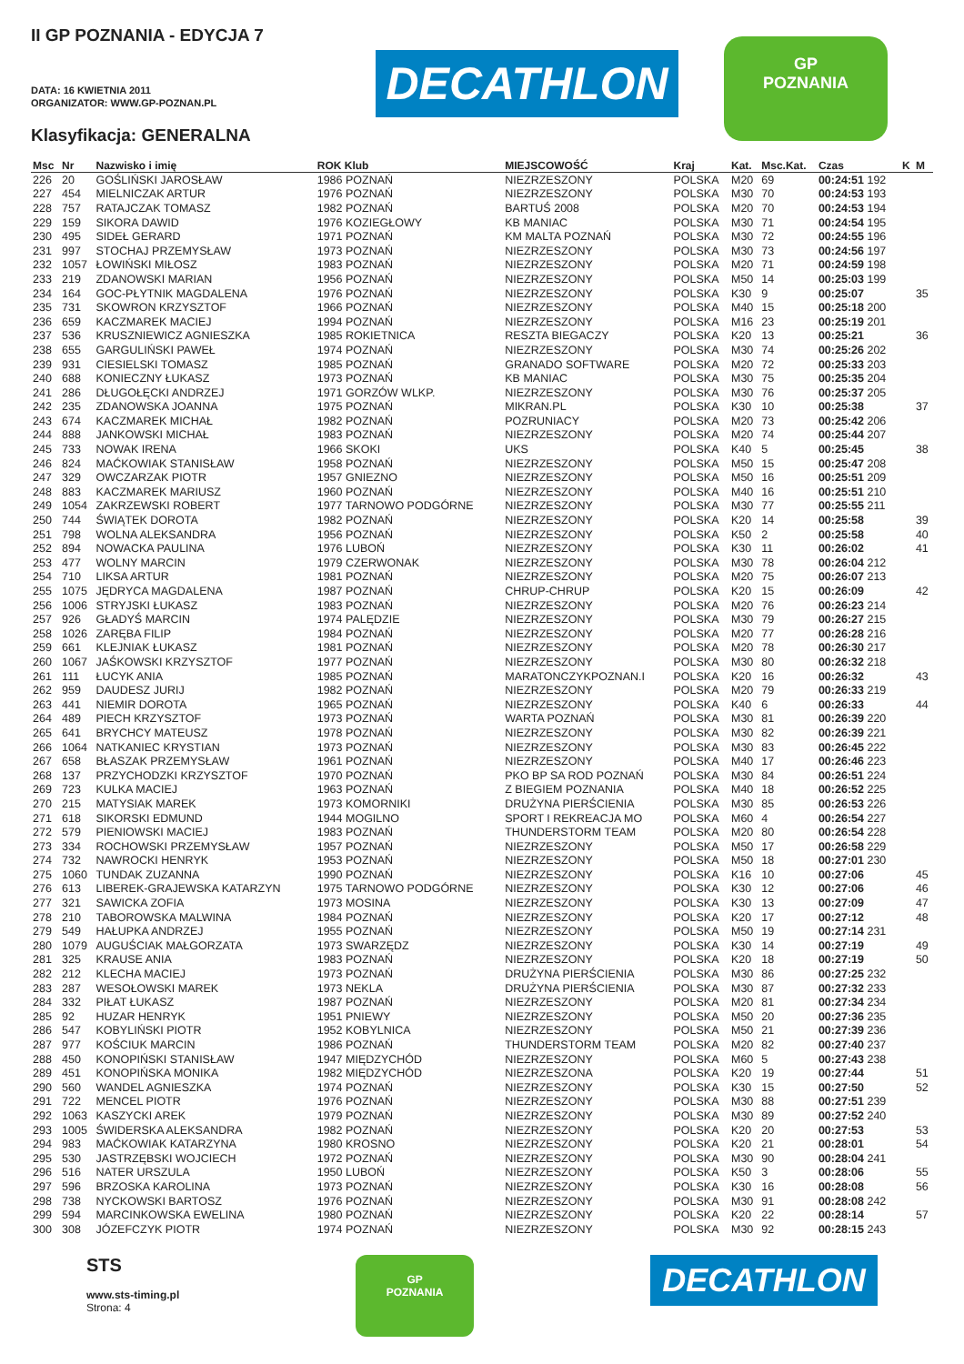II GP POZNANIA - EDYCJA 7
DATA: 16 KWIETNIA 2011
ORGANIZATOR: WWW.GP-POZNAN.PL
Klasyfikacja: GENERALNA
DECATHLON
GP
POZNANIA
| Msc | Nr | Nazwisko i imię | ROK Klub | MIEJSCOWOŚĆ | Kraj | Kat. | Msc.Kat. | Czas | K | M |
| --- | --- | --- | --- | --- | --- | --- | --- | --- | --- | --- |
| 226 | 20 | GOŚLIŃSKI JAROSŁAW | 1986 POZNAŃ | NIEZRZESZONY | POLSKA | M20 | 69 | 00:24:51 192 | | |
| 227 | 454 | MIELNICZAK ARTUR | 1976 POZNAŃ | NIEZRZESZONY | POLSKA | M30 | 70 | 00:24:53 193 | | |
| 228 | 757 | RATAJCZAK TOMASZ | 1982 POZNAŃ | BARTUŚ 2008 | POLSKA | M20 | 70 | 00:24:53 194 | | |
| 229 | 159 | SIKORA DAWID | 1976 KOZIEGŁOWY | KB MANIAC | POLSKA | M30 | 71 | 00:24:54 195 | | |
| 230 | 495 | SIDEŁ GERARD | 1971 POZNAŃ | KM MALTA POZNAŃ | POLSKA | M30 | 72 | 00:24:55 196 | | |
| 231 | 997 | STOCHAJ PRZEMYSŁAW | 1973 POZNAŃ | NIEZRZESZONY | POLSKA | M30 | 73 | 00:24:56 197 | | |
| 232 | 1057 | ŁOWIŃSKI MIŁOSZ | 1983 POZNAŃ | NIEZRZESZONY | POLSKA | M20 | 71 | 00:24:59 198 | | |
| 233 | 219 | ZDANOWSKI MARIAN | 1956 POZNAŃ | NIEZRZESZONY | POLSKA | M50 | 14 | 00:25:03 199 | | |
| 234 | 164 | GOC-PŁYTNIK MAGDALENA | 1976 POZNAŃ | NIEZRZESZONY | POLSKA | K30 | 9 | 00:25:07 | | 35 |
| 235 | 731 | SKOWRON KRZYSZTOF | 1966 POZNAŃ | NIEZRZESZONY | POLSKA | M40 | 15 | 00:25:18 200 | | |
| 236 | 659 | KACZMAREK MACIEJ | 1994 POZNAŃ | NIEZRZESZONY | POLSKA | M16 | 23 | 00:25:19 201 | | |
| 237 | 536 | KRUSZNIEWICZ AGNIESZKA | 1985 ROKIETNICA | RESZTA BIEGACZY | POLSKA | K20 | 13 | 00:25:21 | | 36 |
| 238 | 655 | GARGULIŃSKI PAWEŁ | 1974 POZNAŃ | NIEZRZESZONY | POLSKA | M30 | 74 | 00:25:26 202 | | |
| 239 | 931 | CIESIELSKI TOMASZ | 1985 POZNAŃ | GRANADO SOFTWARE | POLSKA | M20 | 72 | 00:25:33 203 | | |
| 240 | 688 | KONIECZNY ŁUKASZ | 1973 POZNAŃ | KB MANIAC | POLSKA | M30 | 75 | 00:25:35 204 | | |
| 241 | 286 | DŁUGOŁĘCKI ANDRZEJ | 1971 GORZÓW WLKP. | NIEZRZESZONY | POLSKA | M30 | 76 | 00:25:37 205 | | |
| 242 | 235 | ZDANOWSKA JOANNA | 1975 POZNAŃ | MIKRAN.PL | POLSKA | K30 | 10 | 00:25:38 | | 37 |
| 243 | 674 | KACZMAREK MICHAŁ | 1982 POZNAŃ | POZRUNIACY | POLSKA | M20 | 73 | 00:25:42 206 | | |
| 244 | 888 | JANKOWSKI MICHAŁ | 1983 POZNAŃ | NIEZRZESZONY | POLSKA | M20 | 74 | 00:25:44 207 | | |
| 245 | 733 | NOWAK IRENA | 1966 SKOKI | UKS | POLSKA | K40 | 5 | 00:25:45 | | 38 |
| 246 | 824 | MAĆKOWIAK STANISŁAW | 1958 POZNAŃ | NIEZRZESZONY | POLSKA | M50 | 15 | 00:25:47 208 | | |
| 247 | 329 | OWCZARZAK PIOTR | 1957 GNIEZNO | NIEZRZESZONY | POLSKA | M50 | 16 | 00:25:51 209 | | |
| 248 | 883 | KACZMAREK MARIUSZ | 1960 POZNAŃ | NIEZRZESZONY | POLSKA | M40 | 16 | 00:25:51 210 | | |
| 249 | 1054 | ZAKRZEWSKI ROBERT | 1977 TARNOWO PODGÓRNE | NIEZRZESZONY | POLSKA | M30 | 77 | 00:25:55 211 | | |
| 250 | 744 | ŚWIĄTEK DOROTA | 1982 POZNAŃ | NIEZRZESZONY | POLSKA | K20 | 14 | 00:25:58 | | 39 |
| 251 | 798 | WOLNA ALEKSANDRA | 1956 POZNAŃ | NIEZRZESZONY | POLSKA | K50 | 2 | 00:25:58 | | 40 |
| 252 | 894 | NOWACKA PAULINA | 1976 LUBOŃ | NIEZRZESZONY | POLSKA | K30 | 11 | 00:26:02 | | 41 |
| 253 | 477 | WOLNY MARCIN | 1979 CZERWONAK | NIEZRZESZONY | POLSKA | M30 | 78 | 00:26:04 212 | | |
| 254 | 710 | LIKSA ARTUR | 1981 POZNAŃ | NIEZRZESZONY | POLSKA | M20 | 75 | 00:26:07 213 | | |
| 255 | 1075 | JĘDRYCA MAGDALENA | 1987 POZNAŃ | CHRUP-CHRUP | POLSKA | K20 | 15 | 00:26:09 | | 42 |
| 256 | 1006 | STRYJSKI ŁUKASZ | 1983 POZNAŃ | NIEZRZESZONY | POLSKA | M20 | 76 | 00:26:23 214 | | |
| 257 | 926 | GŁADYŚ MARCIN | 1974 PALĘDZIE | NIEZRZESZONY | POLSKA | M30 | 79 | 00:26:27 215 | | |
| 258 | 1026 | ZARĘBA FILIP | 1984 POZNAŃ | NIEZRZESZONY | POLSKA | M20 | 77 | 00:26:28 216 | | |
| 259 | 661 | KLEJNIAK ŁUKASZ | 1981 POZNAŃ | NIEZRZESZONY | POLSKA | M20 | 78 | 00:26:30 217 | | |
| 260 | 1067 | JAŚKOWSKI KRZYSZTOF | 1977 POZNAŃ | NIEZRZESZONY | POLSKA | M30 | 80 | 00:26:32 218 | | |
| 261 | 111 | ŁUCYK ANIA | 1985 POZNAŃ | MARATONCZYKPOZNAN.I | POLSKA | K20 | 16 | 00:26:32 | | 43 |
| 262 | 959 | DAUDESZ JURIJ | 1982 POZNAŃ | NIEZRZESZONY | POLSKA | M20 | 79 | 00:26:33 219 | | |
| 263 | 441 | NIEMIR DOROTA | 1965 POZNAŃ | NIEZRZESZONY | POLSKA | K40 | 6 | 00:26:33 | | 44 |
| 264 | 489 | PIECH KRZYSZTOF | 1973 POZNAŃ | WARTA POZNAŃ | POLSKA | M30 | 81 | 00:26:39 220 | | |
| 265 | 641 | BRYCHCY MATEUSZ | 1978 POZNAŃ | NIEZRZESZONY | POLSKA | M30 | 82 | 00:26:39 221 | | |
| 266 | 1064 | NATKANIEC KRYSTIAN | 1973 POZNAŃ | NIEZRZESZONY | POLSKA | M30 | 83 | 00:26:45 222 | | |
| 267 | 658 | BŁASZAK PRZEMYSŁAW | 1961 POZNAŃ | NIEZRZESZONY | POLSKA | M40 | 17 | 00:26:46 223 | | |
| 268 | 137 | PRZYCHODZKI KRZYSZTOF | 1970 POZNAŃ | PKO BP SA ROD POZNAŃ | POLSKA | M30 | 84 | 00:26:51 224 | | |
| 269 | 723 | KULKA MACIEJ | 1963 POZNAŃ | Z BIEGIEM POZNANIA | POLSKA | M40 | 18 | 00:26:52 225 | | |
| 270 | 215 | MATYSIAK MAREK | 1973 KOMORNIKI | DRUŻYNA PIERŚCIENIA | POLSKA | M30 | 85 | 00:26:53 226 | | |
| 271 | 618 | SIKORSKI EDMUND | 1944 MOGILNO | SPORT I REKREACJA MO | POLSKA | M60 | 4 | 00:26:54 227 | | |
| 272 | 579 | PIENIOWSKI MACIEJ | 1983 POZNAŃ | THUNDERSTORM TEAM | POLSKA | M20 | 80 | 00:26:54 228 | | |
| 273 | 334 | ROCHOWSKI PRZEMYSŁAW | 1957 POZNAŃ | NIEZRZESZONY | POLSKA | M50 | 17 | 00:26:58 229 | | |
| 274 | 732 | NAWROCKI HENRYK | 1953 POZNAŃ | NIEZRZESZONY | POLSKA | M50 | 18 | 00:27:01 230 | | |
| 275 | 1060 | TUNDAK ZUZANNA | 1990 POZNAŃ | NIEZRZESZONY | POLSKA | K16 | 10 | 00:27:06 | | 45 |
| 276 | 613 | LIBEREK-GRAJEWSKA KATARZYN | 1975 TARNOWO PODGÓRNE | NIEZRZESZONY | POLSKA | K30 | 12 | 00:27:06 | | 46 |
| 277 | 321 | SAWICKA ZOFIA | 1973 MOSINA | NIEZRZESZONY | POLSKA | K30 | 13 | 00:27:09 | | 47 |
| 278 | 210 | TABOROWSKA MALWINA | 1984 POZNAŃ | NIEZRZESZONY | POLSKA | K20 | 17 | 00:27:12 | | 48 |
| 279 | 549 | HAŁUPKA ANDRZEJ | 1955 POZNAŃ | NIEZRZESZONY | POLSKA | M50 | 19 | 00:27:14 231 | | |
| 280 | 1079 | AUGUŚCIAK MAŁGORZATA | 1973 SWARZĘDZ | NIEZRZESZONY | POLSKA | K30 | 14 | 00:27:19 | | 49 |
| 281 | 325 | KRAUSE ANIA | 1983 POZNAŃ | NIEZRZESZONY | POLSKA | K20 | 18 | 00:27:19 | | 50 |
| 282 | 212 | KLECHA MACIEJ | 1973 POZNAŃ | DRUŻYNA PIERŚCIENIA | POLSKA | M30 | 86 | 00:27:25 232 | | |
| 283 | 287 | WESOŁOWSKI MAREK | 1973 NEKLA | DRUŻYNA PIERŚCIENIA | POLSKA | M30 | 87 | 00:27:32 233 | | |
| 284 | 332 | PIŁAT ŁUKASZ | 1987 POZNAŃ | NIEZRZESZONY | POLSKA | M20 | 81 | 00:27:34 234 | | |
| 285 | 92 | HUZAR HENRYK | 1951 PNIEWY | NIEZRZESZONY | POLSKA | M50 | 20 | 00:27:36 235 | | |
| 286 | 547 | KOBYLIŃSKI PIOTR | 1952 KOBYLNICA | NIEZRZESZONY | POLSKA | M50 | 21 | 00:27:39 236 | | |
| 287 | 977 | KOŚCIUK MARCIN | 1986 POZNAŃ | THUNDERSTORM TEAM | POLSKA | M20 | 82 | 00:27:40 237 | | |
| 288 | 450 | KONOPIŃSKI STANISŁAW | 1947 MIĘDZYCHÓD | NIEZRZESZONY | POLSKA | M60 | 5 | 00:27:43 238 | | |
| 289 | 451 | KONOPIŃSKA MONIKA | 1982 MIĘDZYCHÓD | NIEZRZESZONA | POLSKA | K20 | 19 | 00:27:44 | | 51 |
| 290 | 560 | WANDEL AGNIESZKA | 1974 POZNAŃ | NIEZRZESZONY | POLSKA | K30 | 15 | 00:27:50 | | 52 |
| 291 | 722 | MENCEL PIOTR | 1976 POZNAŃ | NIEZRZESZONY | POLSKA | M30 | 88 | 00:27:51 239 | | |
| 292 | 1063 | KASZYCKI AREK | 1979 POZNAŃ | NIEZRZESZONY | POLSKA | M30 | 89 | 00:27:52 240 | | |
| 293 | 1005 | ŚWIDERSKA ALEKSANDRA | 1982 POZNAŃ | NIEZRZESZONY | POLSKA | K20 | 20 | 00:27:53 | | 53 |
| 294 | 983 | MAĆKOWIAK KATARZYNA | 1980 KROSNO | NIEZRZESZONY | POLSKA | K20 | 21 | 00:28:01 | | 54 |
| 295 | 530 | JASTRZĘBSKI WOJCIECH | 1972 POZNAŃ | NIEZRZESZONY | POLSKA | M30 | 90 | 00:28:04 241 | | |
| 296 | 516 | NATER URSZULA | 1950 LUBOŃ | NIEZRZESZONY | POLSKA | K50 | 3 | 00:28:06 | | 55 |
| 297 | 596 | BRZOSKA KAROLINA | 1973 POZNAŃ | NIEZRZESZONY | POLSKA | K30 | 16 | 00:28:08 | | 56 |
| 298 | 738 | NYCKOWSKI BARTOSZ | 1976 POZNAŃ | NIEZRZESZONY | POLSKA | M30 | 91 | 00:28:08 242 | | |
| 299 | 594 | MARCINKOWSKA EWELINA | 1980 POZNAŃ | NIEZRZESZONY | POLSKA | K20 | 22 | 00:28:14 | | 57 |
| 300 | 308 | JÓZEFCZYK PIOTR | 1974 POZNAŃ | NIEZRZESZONY | POLSKA | M30 | 92 | 00:28:15 243 | | |
STS
www.sts-timing.pl
Strona: 4
GP
POZNANIA
DECATHLON